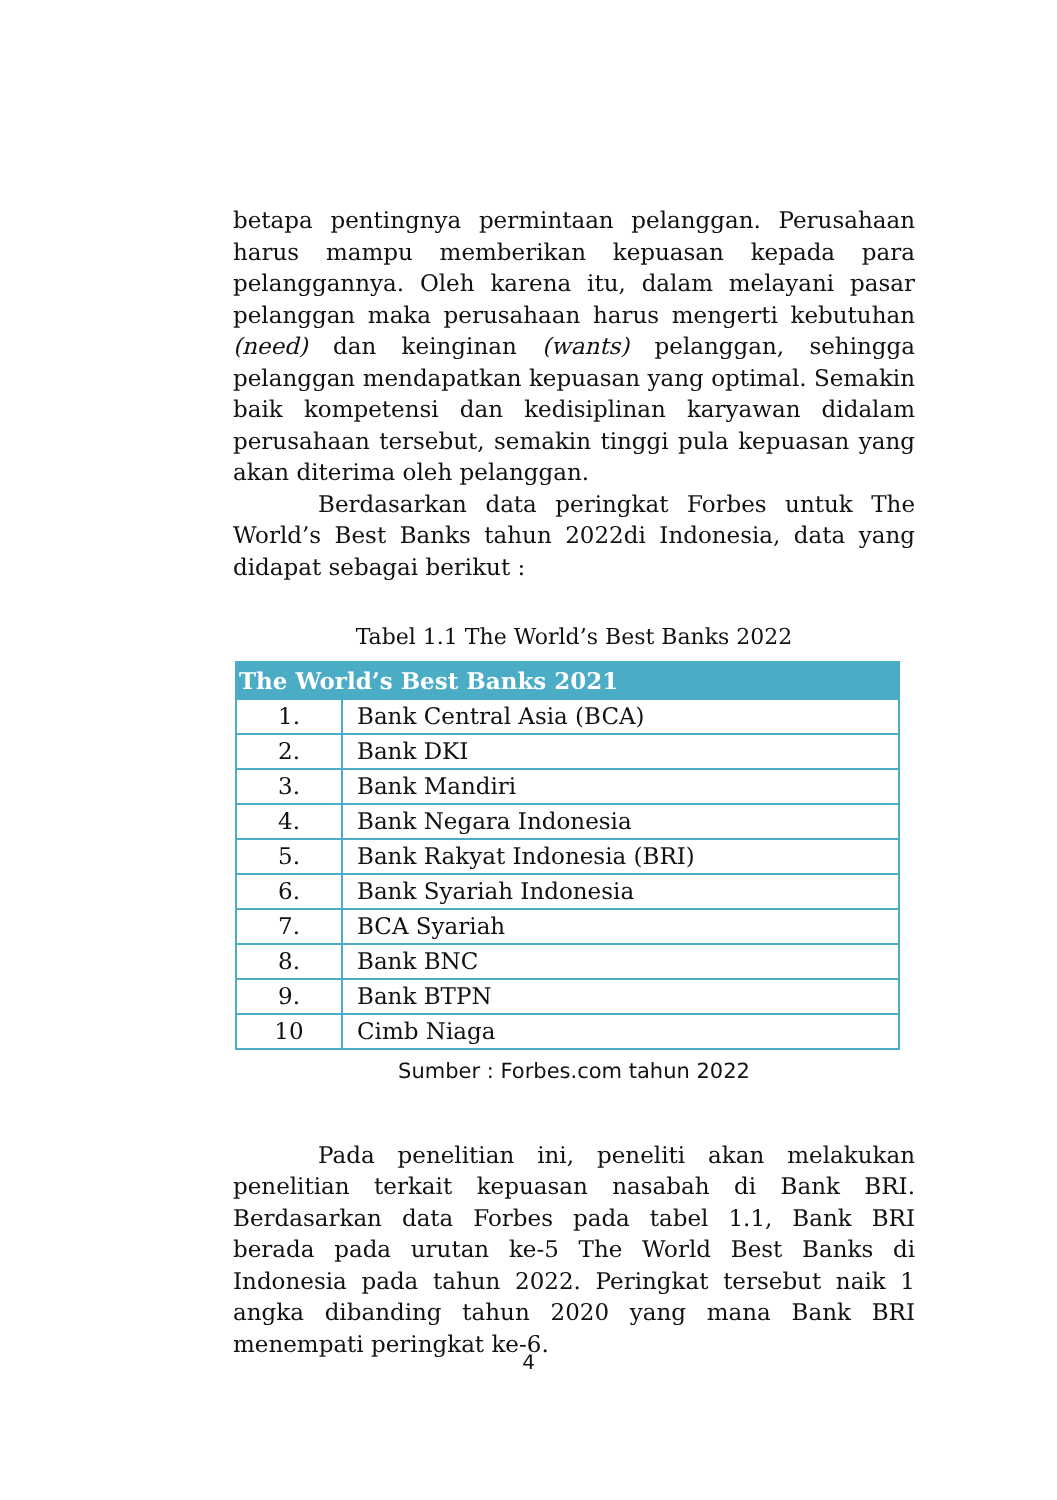betapa pentingnya permintaan pelanggan. Perusahaan harus mampu memberikan kepuasan kepada para pelanggannya. Oleh karena itu, dalam melayani pasar pelanggan maka perusahaan harus mengerti kebutuhan (need) dan keinginan (wants) pelanggan, sehingga pelanggan mendapatkan kepuasan yang optimal. Semakin baik kompetensi dan kedisiplinan karyawan didalam perusahaan tersebut, semakin tinggi pula kepuasan yang akan diterima oleh pelanggan.
Berdasarkan data peringkat Forbes untuk The World’s Best Banks tahun 2022di Indonesia, data yang didapat sebagai berikut :
Tabel 1.1 The World’s Best Banks 2022
| The World’s Best Banks 2021 | |
| --- | --- |
| 1. | Bank Central Asia (BCA) |
| 2. | Bank DKI |
| 3. | Bank Mandiri |
| 4. | Bank Negara Indonesia |
| 5. | Bank Rakyat Indonesia (BRI) |
| 6. | Bank Syariah Indonesia |
| 7. | BCA Syariah |
| 8. | Bank BNC |
| 9. | Bank BTPN |
| 10 | Cimb Niaga |
Sumber : Forbes.com tahun 2022
Pada penelitian ini, peneliti akan melakukan penelitian terkait kepuasan nasabah di Bank BRI. Berdasarkan data Forbes pada tabel 1.1, Bank BRI berada pada urutan ke-5 The World Best Banks di Indonesia pada tahun 2022. Peringkat tersebut naik 1 angka dibanding tahun 2020 yang mana Bank BRI menempati peringkat ke-6.
4